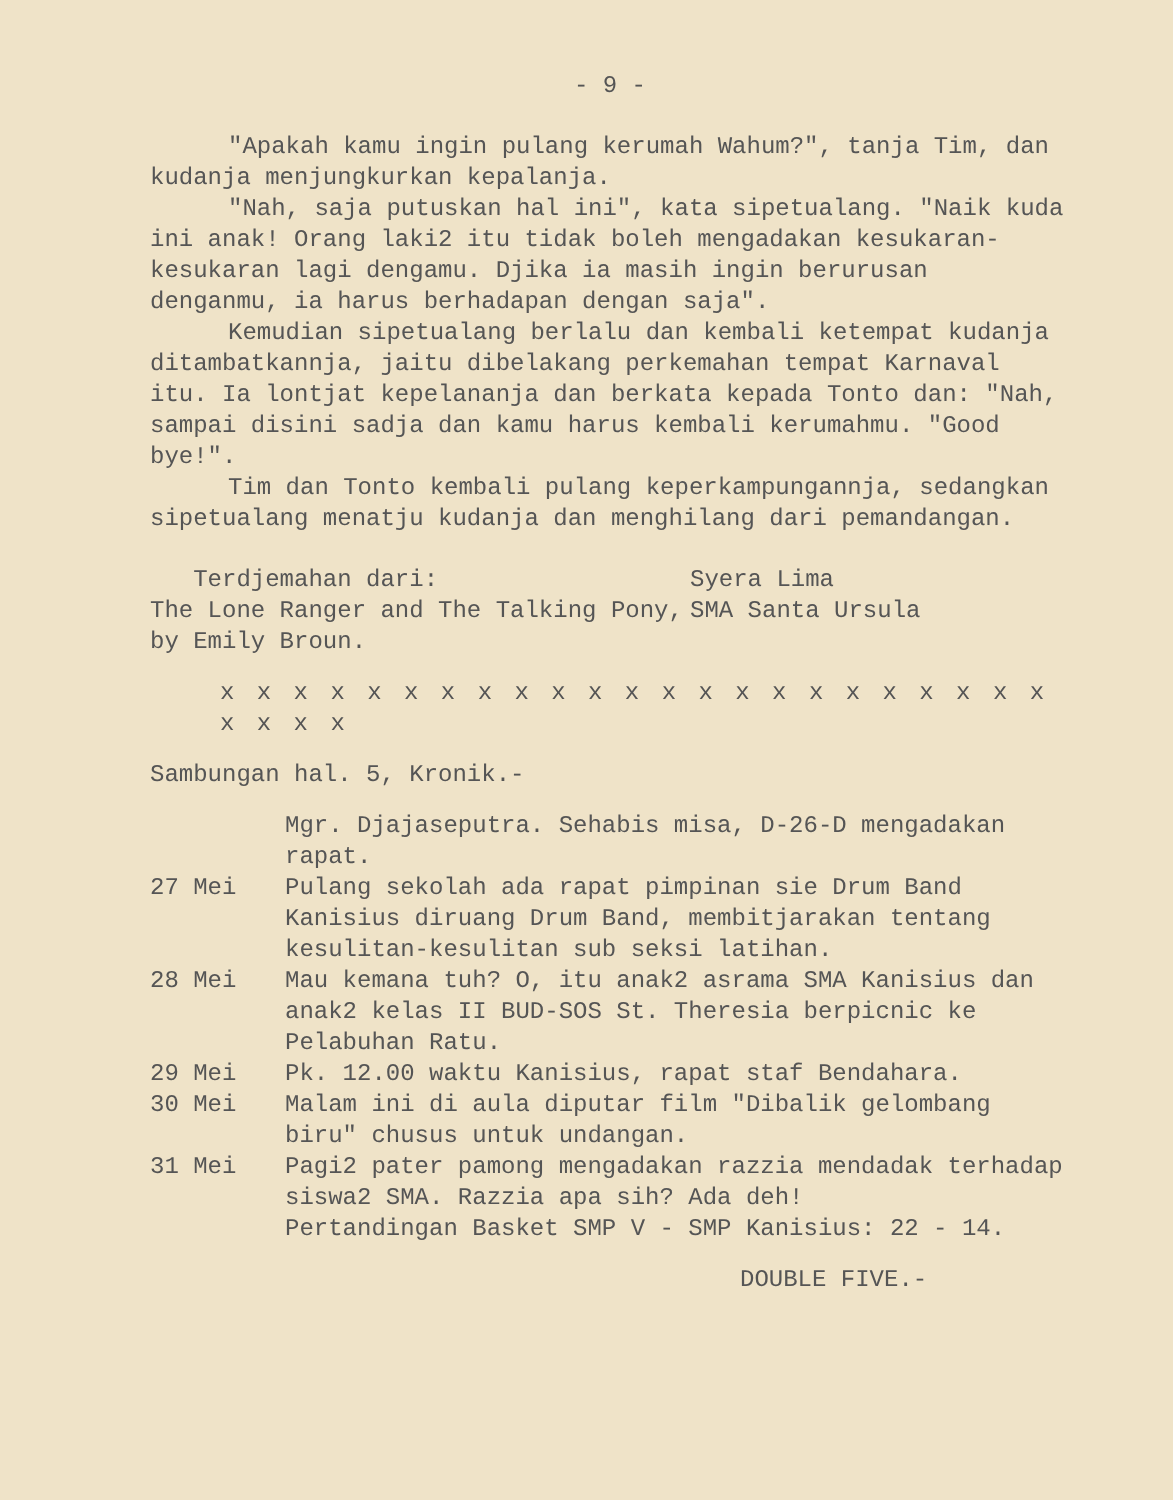- 9 -
"Apakah kamu ingin pulang kerumah Wahum?", tanja Tim, dan kudanja menjungkurkan kepalanja.
"Nah, saja putuskan hal ini", kata sipetualang. "Naik kuda ini anak! Orang laki2 itu tidak boleh mengadakan kesukaran-kesukaran lagi dengamu. Djika ia masih ingin berurusan denganmu, ia harus berhadapan dengan saja".
Kemudian sipetualang berlalu dan kembali ketempat kudanja ditambatkannja, jaitu dibelakang perkemahan tempat Karnaval itu. Ia lontjat kepelananja dan berkata kepada Tonto dan: "Nah, sampai disini sadja dan kamu harus kembali kerumahmu. "Good bye!".
Tim dan Tonto kembali pulang keperkampungannja, sedangkan sipetualang menatju kudanja dan menghilang dari pemandangan.
Terdjemahan dari:
The Lone Ranger and The Talking Pony, by Emily Broun.
Syera Lima
SMA Santa Ursula
x x x x x x x x x x x x x x x x x x x x x x x x x x x
Sambungan hal. 5, Kronik.-
Mgr. Djajaseputra. Sehabis misa, D-26-D mengadakan rapat.
27 Mei Pulang sekolah ada rapat pimpinan sie Drum Band Kanisius diruang Drum Band, membitjarakan tentang kesulitan-kesulitan sub seksi latihan.
28 Mei Mau kemana tuh? O, itu anak2 asrama SMA Kanisius dan anak2 kelas II BUD-SOS St. Theresia berpicnic ke Pelabuhan Ratu.
29 Mei Pk. 12.00 waktu Kanisius, rapat staf Bendahara.
30 Mei Malam ini di aula diputar film "Dibalik gelombang biru" chusus untuk undangan.
31 Mei Pagi2 pater pamong mengadakan razzia mendadak terhadap siswa2 SMA. Razzia apa sih? Ada deh!
Pertandingan Basket SMP V - SMP Kanisius: 22 - 14.
DOUBLE FIVE.-